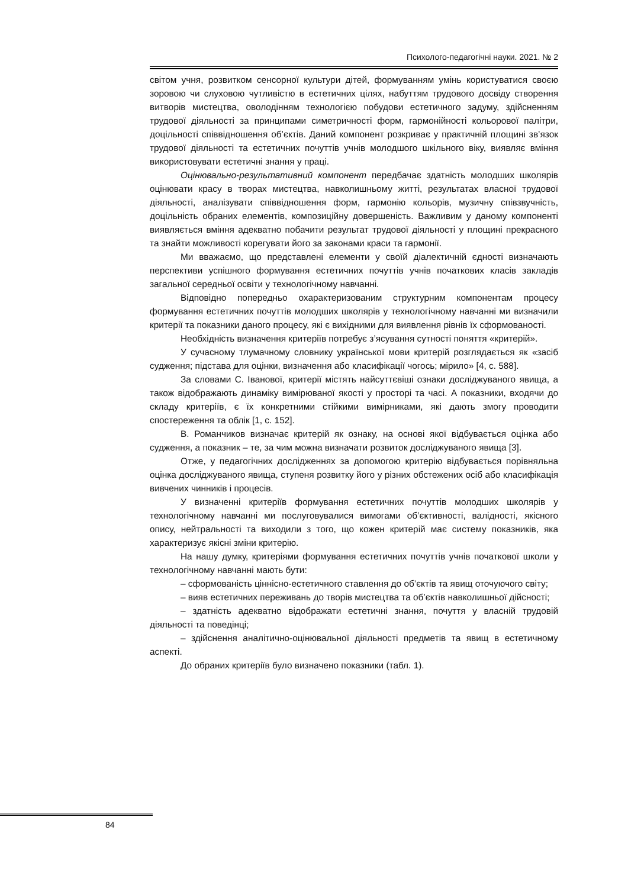Психолого-педагогічні науки. 2021. № 2
світом учня, розвитком сенсорної культури дітей, формуванням умінь користуватися своєю зоровою чи слуховою чутливістю в естетичних цілях, набуттям трудового досвіду створення витворів мистецтва, оволодінням технологією побудови естетичного задуму, здійсненням трудової діяльності за принципами симетричності форм, гармонійності кольорової палітри, доцільності співвідношення об’єктів. Даний компонент розкриває у практичній площині зв’язок трудової діяльності та естетичних почуттів учнів молодшого шкільного віку, виявляє вміння використовувати естетичні знання у праці.
Оцінювально-результативний компонент передбачає здатність молодших школярів оцінювати красу в творах мистецтва, навколишньому житті, результатах власної трудової діяльності, аналізувати співвідношення форм, гармонію кольорів, музичну співзвучність, доцільність обраних елементів, композиційну довершеність. Важливим у даному компоненті виявляється вміння адекватно побачити результат трудової діяльності у площині прекрасного та знайти можливості корегувати його за законами краси та гармонії.
Ми вважаємо, що представлені елементи у своїй діалектичній єдності визначають перспективи успішного формування естетичних почуттів учнів початкових класів закладів загальної середньої освіти у технологічному навчанні.
Відповідно попередньо охарактеризованим структурним компонентам процесу формування естетичних почуттів молодших школярів у технологічному навчанні ми визначили критерії та показники даного процесу, які є вихідними для виявлення рівнів їх сформованості.
Необхідність визначення критеріїв потребує з’ясування сутності поняття «критерій».
У сучасному тлумачному словнику української мови критерій розглядається як «засіб судження; підстава для оцінки, визначення або класифікації чогось; мірило» [4, с. 588].
За словами С. Іванової, критерії містять найсуттєвіші ознаки досліджуваного явища, а також відображають динаміку вимірюваної якості у просторі та часі. А показники, входячи до складу критеріїв, є їх конкретними стійкими вимірниками, які дають змогу проводити спостереження та облік [1, с. 152].
В. Романчиков визначає критерій як ознаку, на основі якої відбувається оцінка або судження, а показник – те, за чим можна визначати розвиток досліджуваного явища [3].
Отже, у педагогічних дослідженнях за допомогою критерію відбувається порівняльна оцінка досліджуваного явища, ступеня розвитку його у різних обстежених осіб або класифікація вивчених чинників і процесів.
У визначенні критеріїв формування естетичних почуттів молодших школярів у технологічному навчанні ми послуговувалися вимогами об’єктивності, валідності, якісного опису, нейтральності та виходили з того, що кожен критерій має систему показників, яка характеризує якісні зміни критерію.
На нашу думку, критеріями формування естетичних почуттів учнів початкової школи у технологічному навчанні мають бути:
– сформованість ціннісно-естетичного ставлення до об’єктів та явищ оточуючого світу;
– вияв естетичних переживань до творів мистецтва та об’єктів навколишньої дійсності;
– здатність адекватно відображати естетичні знання, почуття у власній трудовій діяльності та поведінці;
– здійснення аналітично-оцінювальної діяльності предметів та явищ в естетичному аспекті.
До обраних критеріїв було визначено показники (табл. 1).
84